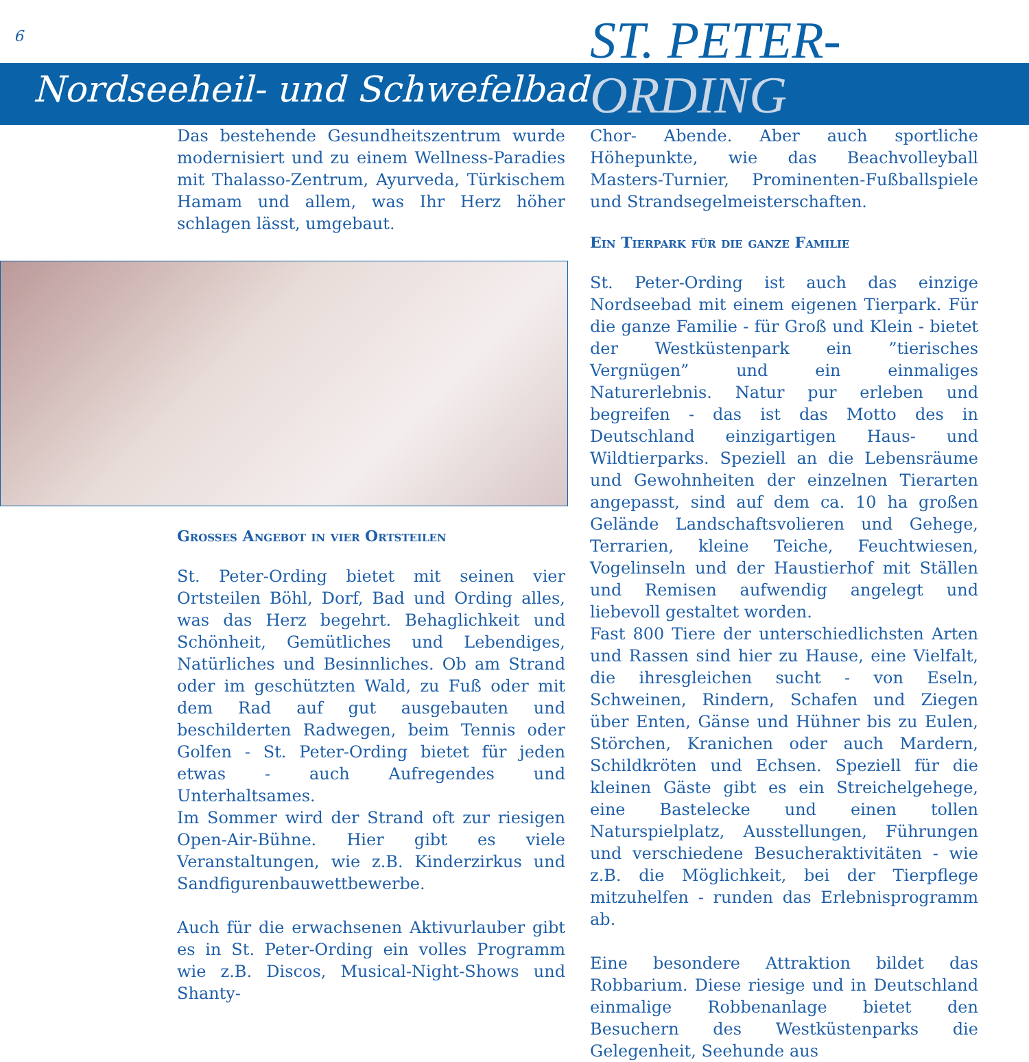6
Nordseeheil- und Schwefelbad
ST. PETER-
ORDING
Das bestehende Gesundheitszentrum wurde modernisiert und zu einem Wellness-Paradies mit Thalasso-Zentrum, Ayurveda, Türkischem Hamam und allem, was Ihr Herz höher schlagen lässt, umgebaut.
Grosses Angebot in vier Ortsteilen
St. Peter-Ording bietet mit seinen vier Ortsteilen Böhl, Dorf, Bad und Ording alles, was das Herz begehrt. Behaglichkeit und Schönheit, Gemütliches und Lebendiges, Natürliches und Besinnliches. Ob am Strand oder im geschützten Wald, zu Fuß oder mit dem Rad auf gut ausgebauten und beschilderten Radwegen, beim Tennis oder Golfen - St. Peter-Ording bietet für jeden etwas - auch Aufregendes und Unterhaltsames.
Im Sommer wird der Strand oft zur riesigen Open-Air-Bühne. Hier gibt es viele Veranstaltungen, wie z.B. Kinderzirkus und Sandfigurenbauwettbewerbe.
Auch für die erwachsenen Aktivurlauber gibt es in St. Peter-Ording ein volles Programm wie z.B. Discos, Musical-Night-Shows und Shanty-
Chor- Abende. Aber auch sportliche Höhepunkte, wie das Beachvolleyball Masters-Turnier, Prominenten-Fußballspiele und Strandsegelmeisterschaften.
Ein Tierpark für die ganze Familie
St. Peter-Ording ist auch das einzige Nordseebad mit einem eigenen Tierpark. Für die ganze Familie - für Groß und Klein - bietet der Westküstenpark ein ”tierisches Vergnügen” und ein einmaliges Naturerlebnis. Natur pur erleben und begreifen - das ist das Motto des in Deutschland einzigartigen Haus- und Wildtierparks. Speziell an die Lebensräume und Gewohnheiten der einzelnen Tierarten angepasst, sind auf dem ca. 10 ha großen Gelände Landschaftsvolieren und Gehege, Terrarien, kleine Teiche, Feuchtwiesen, Vogelinseln und der Haustierhof mit Ställen und Remisen aufwendig angelegt und liebevoll gestaltet worden.
Fast 800 Tiere der unterschiedlichsten Arten und Rassen sind hier zu Hause, eine Vielfalt, die ihresgleichen sucht - von Eseln, Schweinen, Rindern, Schafen und Ziegen über Enten, Gänse und Hühner bis zu Eulen, Störchen, Kranichen oder auch Mardern, Schildkröten und Echsen. Speziell für die kleinen Gäste gibt es ein Streichelgehege, eine Bastelecke und einen tollen Naturspielplatz, Ausstellungen, Führungen und verschiedene Besucheraktivitäten - wie z.B. die Möglichkeit, bei der Tierpflege mitzuhelfen - runden das Erlebnisprogramm ab.
Eine besondere Attraktion bildet das Robbarium. Diese riesige und in Deutschland einmalige Robbenanlage bietet den Besuchern des Westküstenparks die Gelegenheit, Seehunde aus